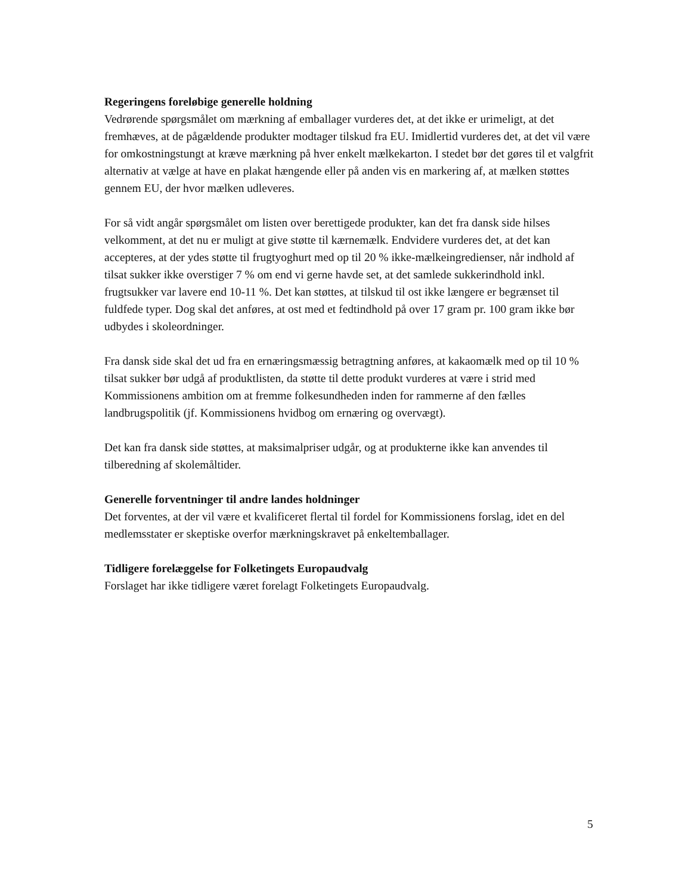Regeringens foreløbige generelle holdning
Vedrørende spørgsmålet om mærkning af emballager vurderes det, at det ikke er urimeligt, at det fremhæves, at de pågældende produkter modtager tilskud fra EU. Imidlertid vurderes det, at det vil være for omkostningstungt at kræve mærkning på hver enkelt mælkekarton. I stedet bør det gøres til et valgfrit alternativ at vælge at have en plakat hængende eller på anden vis en markering af, at mælken støttes gennem EU, der hvor mælken udleveres.
For så vidt angår spørgsmålet om listen over berettigede produkter, kan det fra dansk side hilses velkomment, at det nu er muligt at give støtte til kærnemælk. Endvidere vurderes det, at det kan accepteres, at der ydes støtte til frugtyoghurt med op til 20 % ikke-mælkeingredienser, når indhold af tilsat sukker ikke overstiger 7 % om end vi gerne havde set, at det samlede sukkerindhold inkl. frugtsukker var lavere end 10-11 %. Det kan støttes, at tilskud til ost ikke længere er begrænset til fuldfede typer. Dog skal det anføres, at ost med et fedtindhold på over 17 gram pr. 100 gram ikke bør udbydes i skoleordninger.
Fra dansk side skal det ud fra en ernæringsmæssig betragtning anføres, at kakaomælk med op til 10 % tilsat sukker bør udgå af produktlisten, da støtte til dette produkt vurderes at være i strid med Kommissionens ambition om at fremme folkesundheden inden for rammerne af den fælles landbrugspolitik (jf. Kommissionens hvidbog om ernæring og overvægt).
Det kan fra dansk side støttes, at maksimalpriser udgår, og at produkterne ikke kan anvendes til tilberedning af skolemåltider.
Generelle forventninger til andre landes holdninger
Det forventes, at der vil være et kvalificeret flertal til fordel for Kommissionens forslag, idet en del medlemsstater er skeptiske overfor mærkningskravet på enkeltemballager.
Tidligere forelæggelse for Folketingets Europaudvalg
Forslaget har ikke tidligere været forelagt Folketingets Europaudvalg.
5